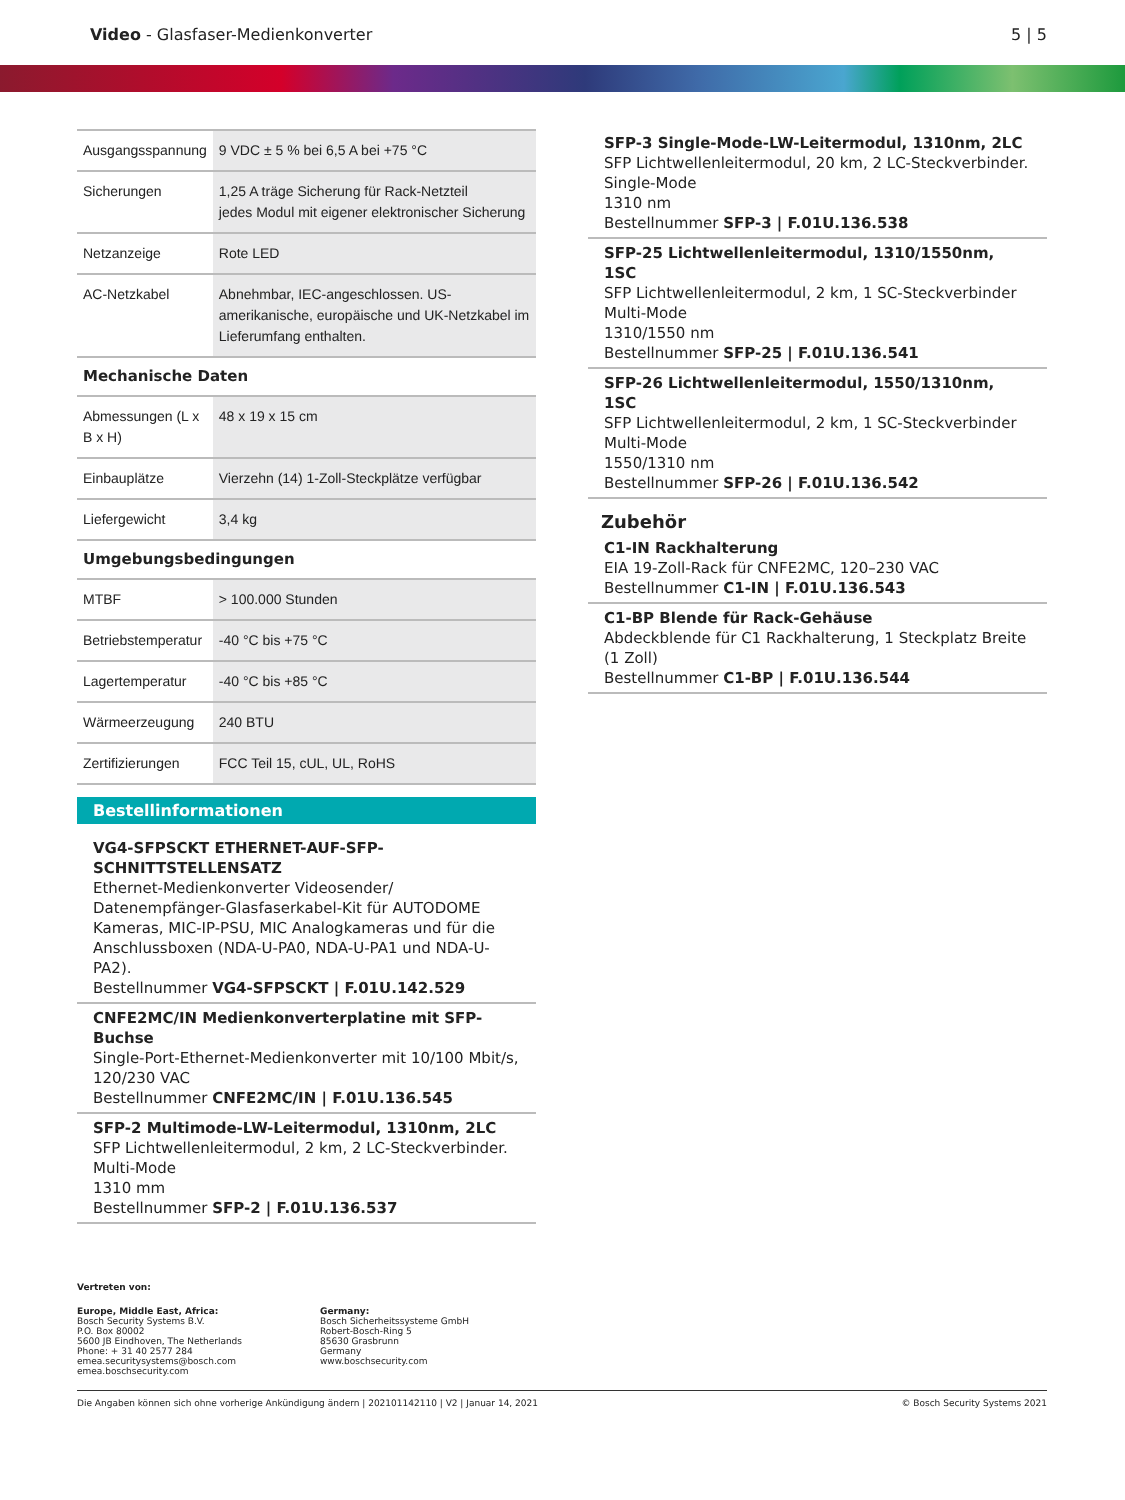Video - Glasfaser-Medienkonverter
5 | 5
| Ausgangsspannung | 9 VDC ± 5 % bei 6,5 A bei +75 °C |
| Sicherungen | 1,25 A träge Sicherung für Rack-Netzteil jedes Modul mit eigener elektronischer Sicherung |
| Netzanzeige | Rote LED |
| AC-Netzkabel | Abnehmbar, IEC-angeschlossen. US-amerikanische, europäische und UK-Netzkabel im Lieferumfang enthalten. |
| Mechanische Daten | |
| Abmessungen (L x B x H) | 48 x 19 x 15 cm |
| Einbauplätze | Vierzehn (14) 1-Zoll-Steckplätze verfügbar |
| Liefergewicht | 3,4 kg |
| Umgebungsbedingungen | |
| MTBF | > 100.000 Stunden |
| Betriebstemperatur | -40 °C bis +75 °C |
| Lagertemperatur | -40 °C bis +85 °C |
| Wärmeerzeugung | 240 BTU |
| Zertifizierungen | FCC Teil 15, cUL, UL, RoHS |
Bestellinformationen
VG4-SFPSCKT ETHERNET-AUF-SFP-SCHNITTSTELLENSATZ
Ethernet-Medienkonverter Videosender/ Datenempfänger-Glasfaserkabel-Kit für AUTODOME Kameras, MIC-IP-PSU, MIC Analogkameras und für die Anschlussboxen (NDA-U-PA0, NDA-U-PA1 und NDA-U-PA2).
Bestellnummer VG4-SFPSCKT | F.01U.142.529
CNFE2MC/IN Medienkonverterplatine mit SFP-Buchse
Single-Port-Ethernet-Medienkonverter mit 10/100 Mbit/s, 120/230 VAC
Bestellnummer CNFE2MC/IN | F.01U.136.545
SFP-2 Multimode-LW-Leitermodul, 1310nm, 2LC
SFP Lichtwellenleitermodul, 2 km, 2 LC-Steckverbinder.
Multi-Mode
1310 mm
Bestellnummer SFP-2 | F.01U.136.537
SFP-3 Single-Mode-LW-Leitermodul, 1310nm, 2LC
SFP Lichtwellenleitermodul, 20 km, 2 LC-Steckverbinder.
Single-Mode
1310 nm
Bestellnummer SFP-3 | F.01U.136.538
SFP-25 Lichtwellenleitermodul, 1310/1550nm, 1SC
SFP Lichtwellenleitermodul, 2 km, 1 SC-Steckverbinder
Multi-Mode
1310/1550 nm
Bestellnummer SFP-25 | F.01U.136.541
SFP-26 Lichtwellenleitermodul, 1550/1310nm, 1SC
SFP Lichtwellenleitermodul, 2 km, 1 SC-Steckverbinder
Multi-Mode
1550/1310 nm
Bestellnummer SFP-26 | F.01U.136.542
Zubehör
C1-IN Rackhalterung
EIA 19-Zoll-Rack für CNFE2MC, 120–230 VAC
Bestellnummer C1-IN | F.01U.136.543
C1-BP Blende für Rack-Gehäuse
Abdeckblende für C1 Rackhalterung, 1 Steckplatz Breite (1 Zoll)
Bestellnummer C1-BP | F.01U.136.544
Vertreten von:
Europe, Middle East, Africa:
Bosch Security Systems B.V.
P.O. Box 80002
5600 JB Eindhoven, The Netherlands
Phone: + 31 40 2577 284
emea.securitysystems@bosch.com
emea.boschsecurity.com
Germany:
Bosch Sicherheitssysteme GmbH
Robert-Bosch-Ring 5
85630 Grasbrunn
Germany
www.boschsecurity.com
Die Angaben können sich ohne vorherige Ankündigung ändern | 202101142110 | V2 | Januar 14, 2021 © Bosch Security Systems 2021